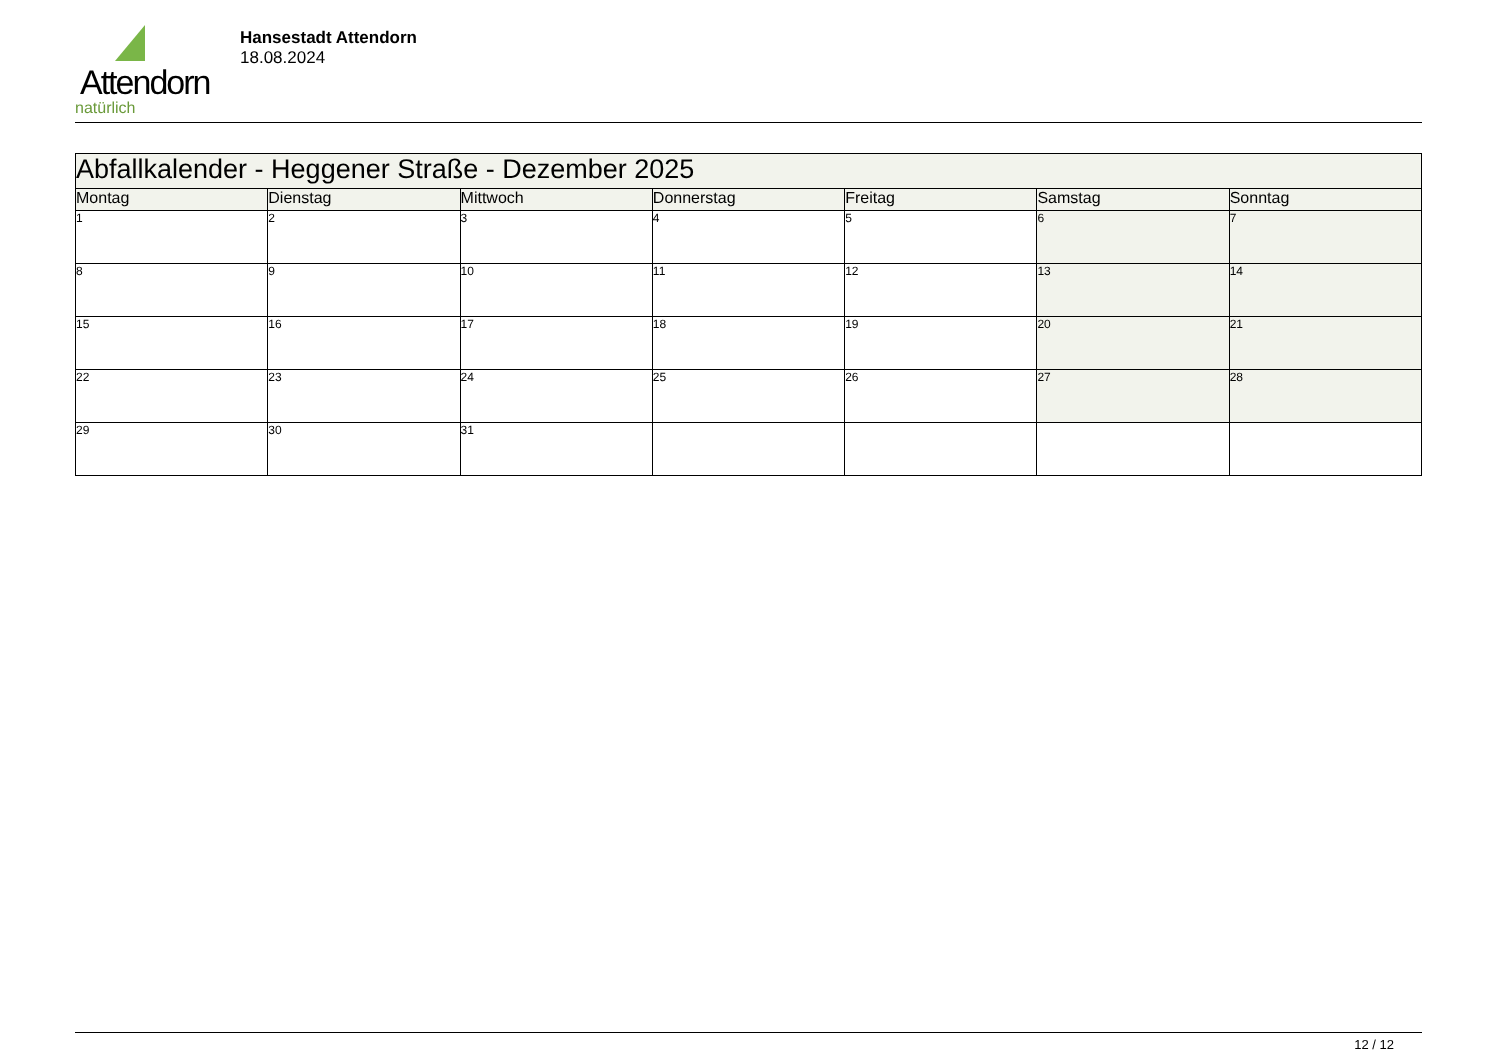Attendorn
natürlich
Hansestadt Attendorn
18.08.2024
| Abfallkalender - Heggener Straße - Dezember 2025 | | | | | | |
| Montag | Dienstag | Mittwoch | Donnerstag | Freitag | Samstag | Sonntag |
| 1 | 2 | 3 | 4 | 5 | 6 | 7 |
| 8 | 9 | 10 | 11 | 12 | 13 | 14 |
| 15 | 16 | 17 | 18 | 19 | 20 | 21 |
| 22 | 23 | 24 | 25 | 26 | 27 | 28 |
| 29 | 30 | 31 | | | | |
12 / 12